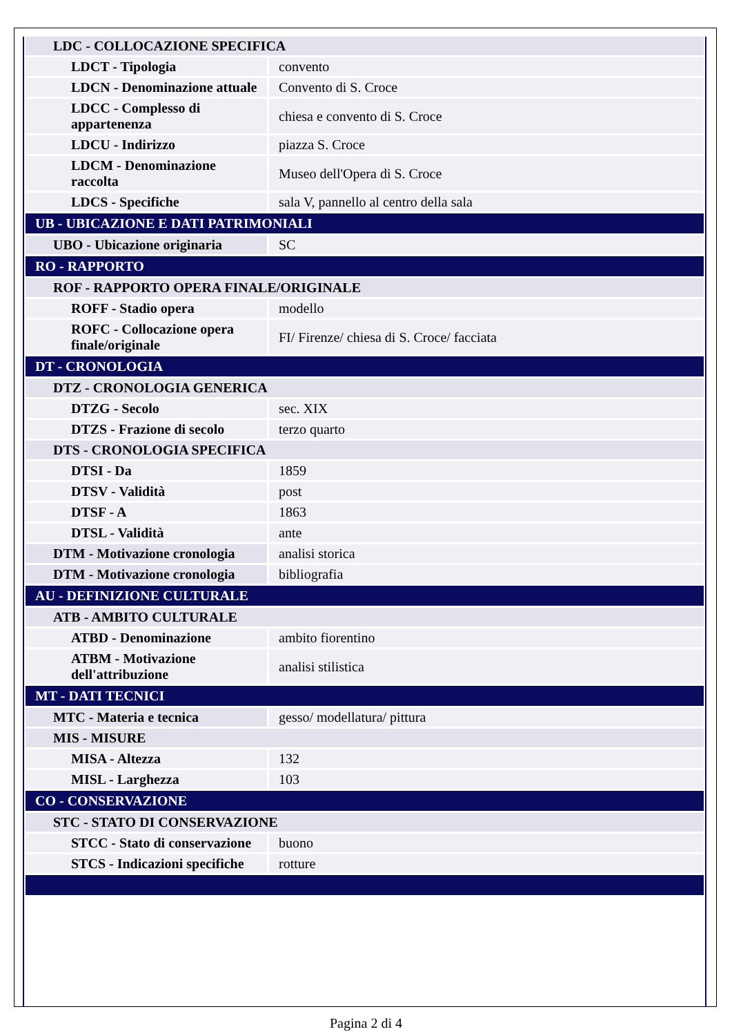| LDC - COLLOCAZIONE SPECIFICA | |
| LDCT - Tipologia | convento |
| LDCN - Denominazione attuale | Convento di S. Croce |
| LDCC - Complesso di appartenenza | chiesa e convento di S. Croce |
| LDCU - Indirizzo | piazza S. Croce |
| LDCM - Denominazione raccolta | Museo dell'Opera di S. Croce |
| LDCS - Specifiche | sala V, pannello al centro della sala |
| UB - UBICAZIONE E DATI PATRIMONIALI | |
| UBO - Ubicazione originaria | SC |
| RO - RAPPORTO | |
| ROF - RAPPORTO OPERA FINALE/ORIGINALE | |
| ROFF - Stadio opera | modello |
| ROFC - Collocazione opera finale/originale | FI/ Firenze/ chiesa di S. Croce/ facciata |
| DT - CRONOLOGIA | |
| DTZ - CRONOLOGIA GENERICA | |
| DTZG - Secolo | sec. XIX |
| DTZS - Frazione di secolo | terzo quarto |
| DTS - CRONOLOGIA SPECIFICA | |
| DTSI - Da | 1859 |
| DTSV - Validità | post |
| DTSF - A | 1863 |
| DTSL - Validità | ante |
| DTM - Motivazione cronologia | analisi storica |
| DTM - Motivazione cronologia | bibliografia |
| AU - DEFINIZIONE CULTURALE | |
| ATB - AMBITO CULTURALE | |
| ATBD - Denominazione | ambito fiorentino |
| ATBM - Motivazione dell'attribuzione | analisi stilistica |
| MT - DATI TECNICI | |
| MTC - Materia e tecnica | gesso/ modellatura/ pittura |
| MIS - MISURE | |
| MISA - Altezza | 132 |
| MISL - Larghezza | 103 |
| CO - CONSERVAZIONE | |
| STC - STATO DI CONSERVAZIONE | |
| STCC - Stato di conservazione | buono |
| STCS - Indicazioni specifiche | rotture |
Pagina 2 di 4